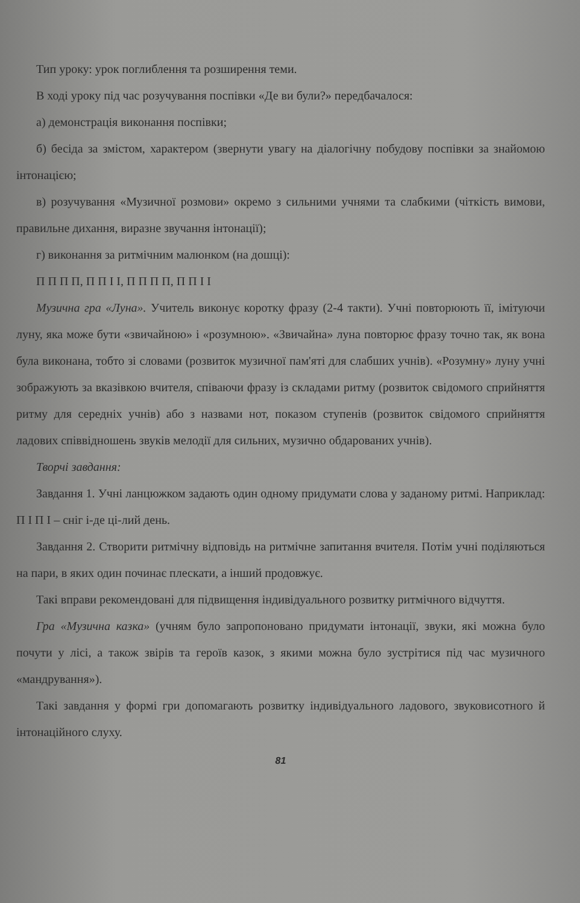Тип уроку: урок поглиблення та розширення теми.
В ході уроку під час розучування поспівки «Де ви були?» передбачалося:
а) демонстрація виконання поспівки;
б) бесіда за змістом, характером (звернути увагу на діалогічну побудову поспівки за знайомою інтонацією;
в) розучування «Музичної розмови» окремо з сильними учнями та слабкими (чіткість вимови, правильне дихання, виразне звучання інтонації);
г) виконання за ритмічним малюнком (на дошці):
П П П П, П П І І, П П П П, П П І І
Музична гра «Луна». Учитель виконує коротку фразу (2-4 такти). Учні повторюють її, імітуючи луну, яка може бути «звичайною» і «розумною». «Звичайна» луна повторює фразу точно так, як вона була виконана, тобто зі словами (розвиток музичної пам'яті для слабших учнів). «Розумну» луну учні зображують за вказівкою вчителя, співаючи фразу із складами ритму (розвиток свідомого сприйняття ритму для середніх учнів) або з назвами нот, показом ступенів (розвиток свідомого сприйняття ладових співвідношень звуків мелодії для сильних, музично обдарованих учнів).
Творчі завдання:
Завдання 1. Учні ланцюжком задають один одному придумати слова у заданому ритмі. Наприклад: П І П І – сніг і-де ці-лий день.
Завдання 2. Створити ритмічну відповідь на ритмічне запитання вчителя. Потім учні поділяються на пари, в яких один починає плескати, а інший продовжує.
Такі вправи рекомендовані для підвищення індивідуального розвитку ритмічного відчуття.
Гра «Музична казка» (учням було запропоновано придумати інтонації, звуки, які можна було почути у лісі, а також звірів та героїв казок, з якими можна було зустрітися під час музичного «мандрування»).
Такі завдання у формі гри допомагають розвитку індивідуального ладового, звуковисотного й інтонаційного слуху.
81